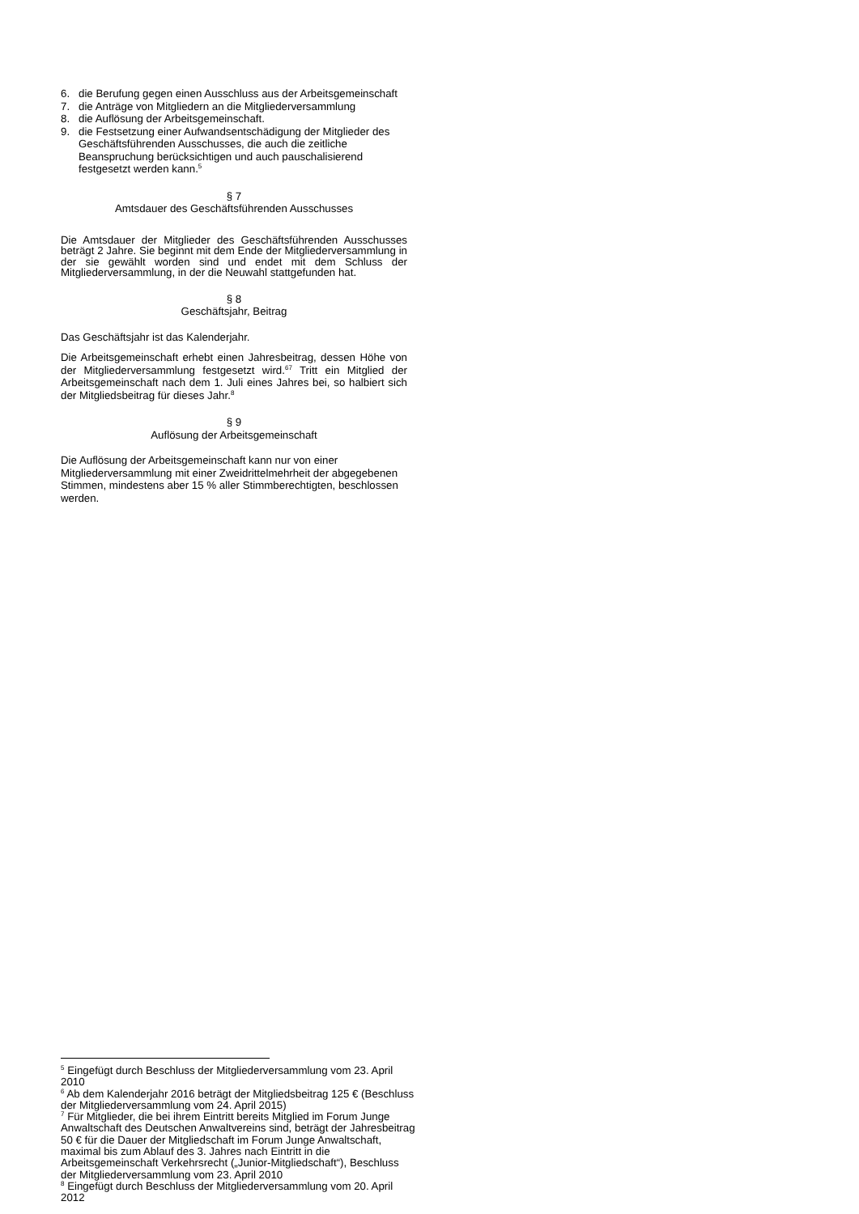6. die Berufung gegen einen Ausschluss aus der Arbeitsgemeinschaft
7. die Anträge von Mitgliedern an die Mitgliederversammlung
8. die Auflösung der Arbeitsgemeinschaft.
9. die Festsetzung einer Aufwandsentschädigung der Mitglieder des Geschäftsführenden Ausschusses, die auch die zeitliche Beanspruchung berücksichtigen und auch pauschalisierend festgesetzt werden kann.<sup>5</sup>
§ 7
Amtsdauer des Geschäftsführenden Ausschusses
Die Amtsdauer der Mitglieder des Geschäftsführenden Ausschusses beträgt 2 Jahre. Sie beginnt mit dem Ende der Mitgliederversammlung in der sie gewählt worden sind und endet mit dem Schluss der Mitgliederversammlung, in der die Neuwahl stattgefunden hat.
§ 8
Geschäftsjahr, Beitrag
Das Geschäftsjahr ist das Kalenderjahr.
Die Arbeitsgemeinschaft erhebt einen Jahresbeitrag, dessen Höhe von der Mitgliederversammlung festgesetzt wird.<sup>6</sup><sup>7</sup> Tritt ein Mitglied der Arbeitsgemeinschaft nach dem 1. Juli eines Jahres bei, so halbiert sich der Mitgliedsbeitrag für dieses Jahr.<sup>8</sup>
§ 9
Auflösung der Arbeitsgemeinschaft
Die Auflösung der Arbeitsgemeinschaft kann nur von einer Mitgliederversammlung mit einer Zweidrittelmehrheit der abgegebenen Stimmen, mindestens aber 15 % aller Stimmberechtigten, beschlossen werden.
<sup>5</sup> Eingefügt durch Beschluss der Mitgliederversammlung vom 23. April 2010
<sup>6</sup> Ab dem Kalenderjahr 2016 beträgt der Mitgliedsbeitrag 125 € (Beschluss der Mitgliederversammlung vom 24. April 2015)
<sup>7</sup> Für Mitglieder, die bei ihrem Eintritt bereits Mitglied im Forum Junge Anwaltschaft des Deutschen Anwaltvereins sind, beträgt der Jahresbeitrag 50 € für die Dauer der Mitgliedschaft im Forum Junge Anwaltschaft, maximal bis zum Ablauf des 3. Jahres nach Eintritt in die Arbeitsgemeinschaft Verkehrsrecht („Junior-Mitgliedschaft“), Beschluss der Mitgliederversammlung vom 23. April 2010
<sup>8</sup> Eingefügt durch Beschluss der Mitgliederversammlung vom 20. April 2012